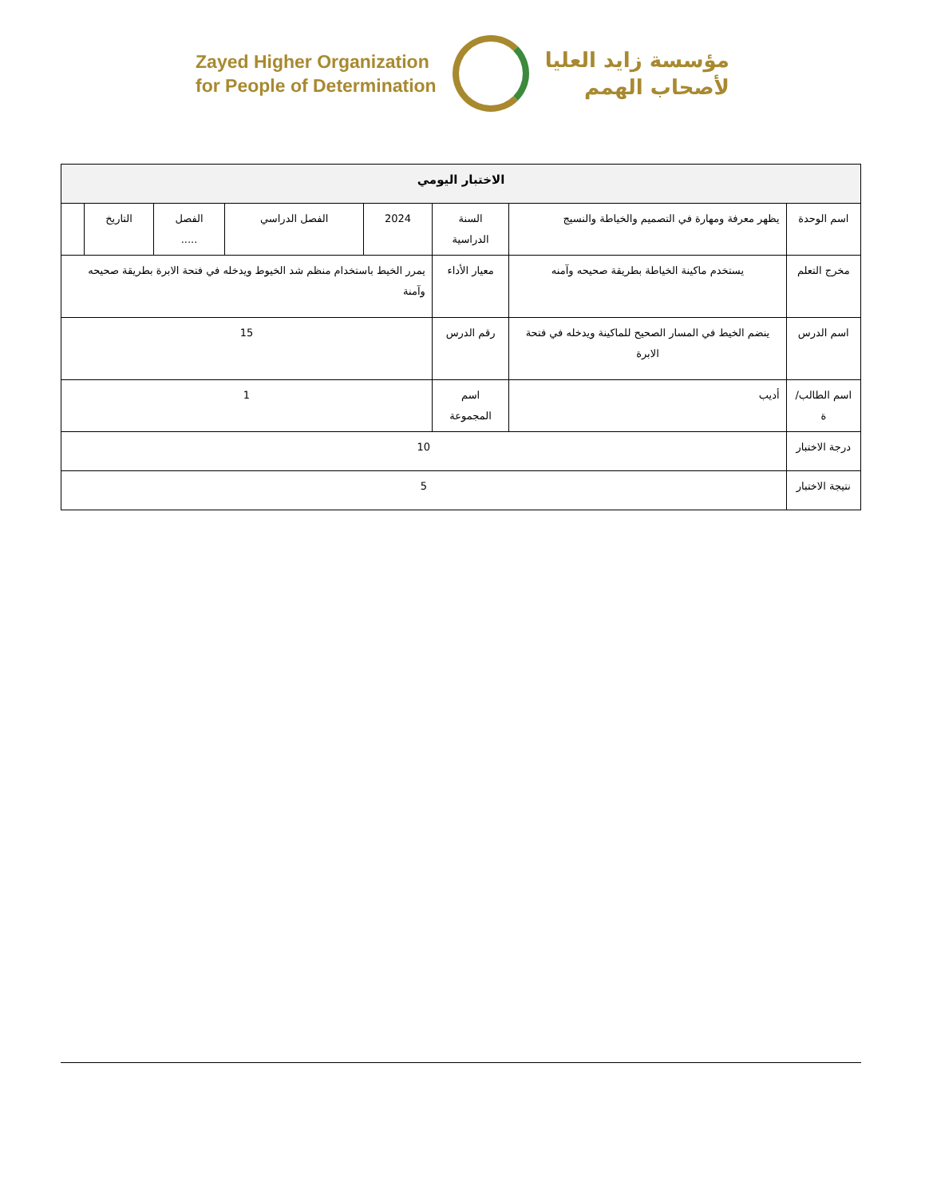Zayed Higher Organization
for People of Determination
مؤسسة زايد العليا
لأصحاب الهمم
| الاختبار اليومي | | | | | | | |
| --- | --- | --- | --- | --- | --- | --- | --- |
| اسم الوحدة | يظهر معرفة ومهارة في التصميم والخياطة والنسيج | السنة الدراسية | 2024 | الفصل الدراسي | الفصل ..... | التاريخ | |
| مخرج التعلم | يستخدم ماكينة الخياطة بطريقة صحيحه وآمنه | معيار الأداء | يمرر الخيط باستخدام منظم شد الخيوط ويدخله في فتحة الابرة بطريقة صحيحه وآمنة | | | | |
| اسم الدرس | ينضم الخيط في المسار الصحيح للماكينة ويدخله في فتحة الابرة | رقم الدرس | 15 | | | | |
| اسم الطالب/ة | أديب | اسم المجموعة | 1 | | | | |
| درجة الاختبار | 10 | | | | | | |
| نتيجة الاختبار | 5 | | | | | | |